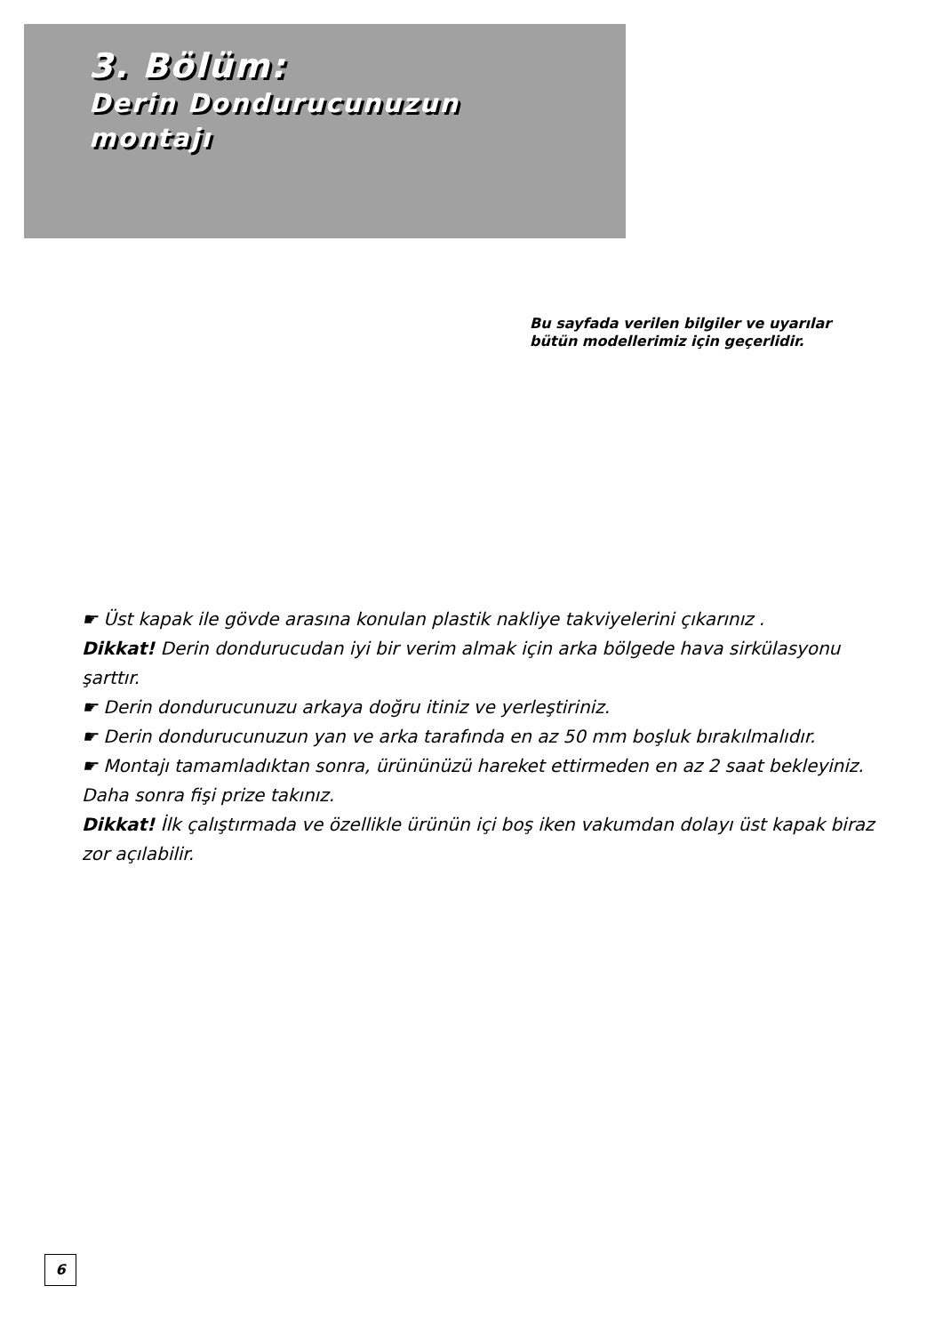3. Bölüm:
Derin Dondurucunuzun
montajı
Bu sayfada verilen bilgiler ve uyarılar
bütün modellerimiz için geçerlidir.
☛ Üst kapak ile gövde arasına konulan plastik nakliye takviyelerini çıkarınız .
Dikkat! Derin dondurucudan iyi bir verim almak için arka bölgede hava sirkülasyonu şarttır.
☛ Derin dondurucunuzu arkaya doğru itiniz ve yerleştiriniz.
☛ Derin dondurucunuzun yan ve arka tarafında en az 50 mm boşluk bırakılmalıdır.
☛ Montajı tamamladıktan sonra, ürününüzü hareket ettirmeden en az 2 saat bekleyiniz. Daha sonra fişi prize takınız.
Dikkat! İlk çalıştırmada ve özellikle ürünün içi boş iken vakumdan dolayı üst kapak biraz zor açılabilir.
6